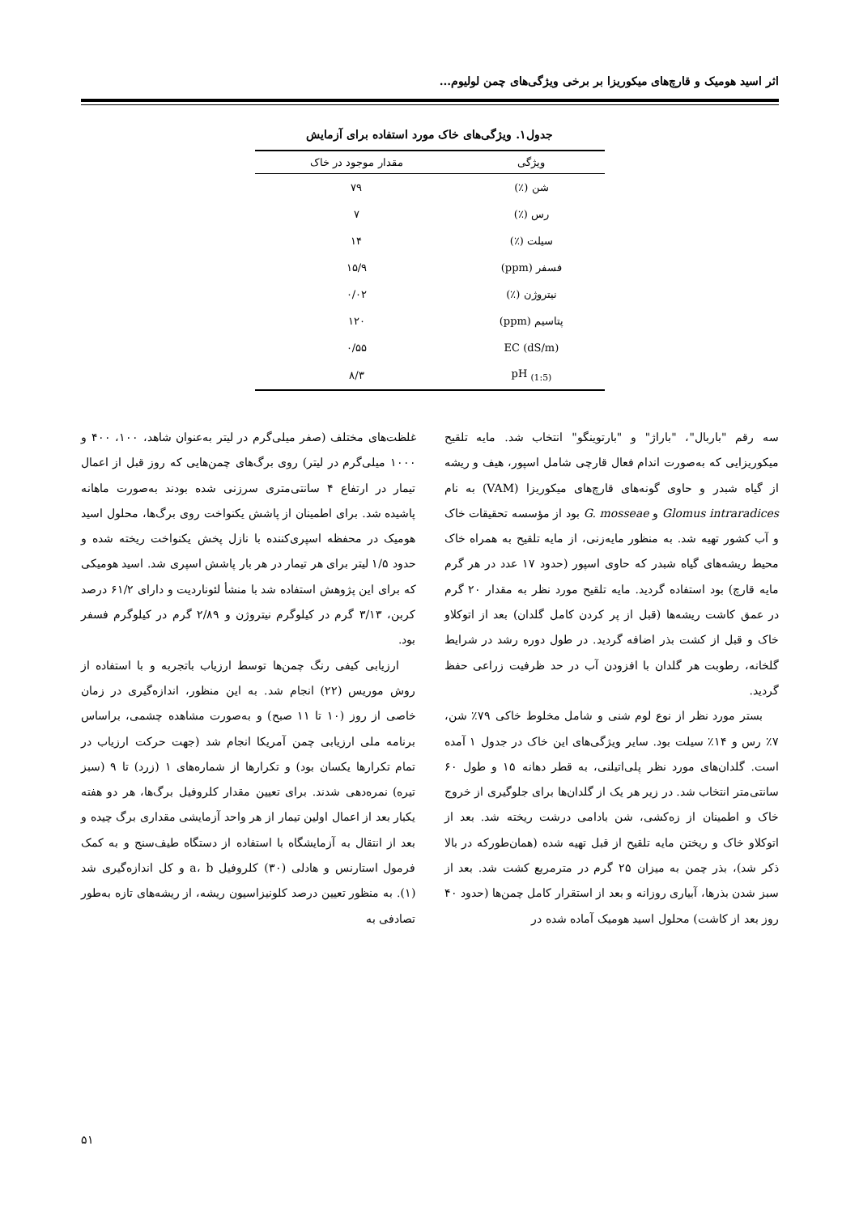اثر اسید هومیک و قارچ‌های میکوریزا بر برخی ویژگی‌های چمن لولیوم...
جدول۱. ویژگی‌های خاک مورد استفاده برای آزمایش
| ویژگی | مقدار موجود در خاک |
| --- | --- |
| شن (٪) | ۷۹ |
| رس (٪) | ۷ |
| سیلت (٪) | ۱۴ |
| فسفر (ppm) | ۱۵/۹ |
| نیتروژن (٪) | ۰/۰۲ |
| پتاسیم (ppm) | ۱۲۰ |
| EC (dS/m) | ۰/۵۵ |
| pH <sub>(1:5)</sub> | ۸/۳ |
سه رقم "باربال"، "باراژ" و "بارتوینگو" انتخاب شد. مایه تلقیح میکوریزایی که به‌صورت اندام فعال قارچی شامل اسپور، هیف و ریشه از گیاه شبدر و حاوی گونه‌های قارچ‌های میکوریزا (VAM) به نام Glomus intraradices و G. mosseae بود از مؤسسه تحقیقات خاک و آب کشور تهیه شد. به منظور مایه‌زنی، از مایه تلقیح به همراه خاک محیط ریشه‌های گیاه شبدر که حاوی اسپور (حدود ۱۷ عدد در هر گرم مایه قارچ) بود استفاده گردید. مایه تلقیح مورد نظر به مقدار ۲۰ گرم در عمق کاشت ریشه‌ها (قبل از پر کردن کامل گلدان) بعد از اتوکلاو خاک و قبل از کشت بذر اضافه گردید. در طول دوره رشد در شرایط گلخانه، رطوبت هر گلدان با افزودن آب در حد ظرفیت زراعی حفظ گردید.
بستر مورد نظر از نوع لوم شنی و شامل مخلوط خاکی ۷۹٪ شن، ۷٪ رس و ۱۴٪ سیلت بود. سایر ویژگی‌های این خاک در جدول ۱ آمده است. گلدان‌های مورد نظر پلی‌اتیلنی، به قطر دهانه ۱۵ و طول ۶۰ سانتی‌متر انتخاب شد. در زیر هر یک از گلدان‌ها برای جلوگیری از خروج خاک و اطمینان از زه‌کشی، شن بادامی درشت ریخته شد. بعد از اتوکلاو خاک و ریختن مایه تلقیح از قبل تهیه شده (همان‌طورکه در بالا ذکر شد)، بذر چمن به میزان ۲۵ گرم در مترمربع کشت شد. بعد از سبز شدن بذرها، آبیاری روزانه و بعد از استقرار کامل چمن‌ها (حدود ۴۰ روز بعد از کاشت) محلول اسید هومیک آماده شده در
غلظت‌های مختلف (صفر میلی‌گرم در لیتر به‌عنوان شاهد، ۱۰۰، ۴۰۰ و ۱۰۰۰ میلی‌گرم در لیتر) روی برگ‌های چمن‌هایی که روز قبل از اعمال تیمار در ارتفاع ۴ سانتی‌متری سرزنی شده بودند به‌صورت ماهانه پاشیده شد. برای اطمینان از پاشش یکنواخت روی برگ‌ها، محلول اسید هومیک در محفظه اسپری‌کننده با نازل پخش یکنواخت ریخته شده و حدود ۱/۵ لیتر برای هر تیمار در هر بار پاشش اسپری شد. اسید هومیکی که برای این پژوهش استفاده شد با منشأ لئوناردیت و دارای ۶۱/۲ درصد کربن، ۳/۱۳ گرم در کیلوگرم نیتروژن و ۲/۸۹ گرم در کیلوگرم فسفر بود.
ارزیابی کیفی رنگ چمن‌ها توسط ارزیاب باتجربه و با استفاده از روش موریس (۲۲) انجام شد. به این منظور، اندازه‌گیری در زمان خاصی از روز (۱۰ تا ۱۱ صبح) و به‌صورت مشاهده چشمی، براساس برنامه ملی ارزیابی چمن آمریکا انجام شد (جهت حرکت ارزیاب در تمام تکرارها یکسان بود) و تکرارها از شماره‌های ۱ (زرد) تا ۹ (سبز تیره) نمره‌دهی شدند. برای تعیین مقدار کلروفیل برگ‌ها، هر دو هفته یکبار بعد از اعمال اولین تیمار از هر واحد آزمایشی مقداری برگ چیده و بعد از انتقال به آزمایشگاه با استفاده از دستگاه طیف‌سنج و به کمک فرمول استارنس و هادلی (۳۰) کلروفیل a، b و کل اندازه‌گیری شد (۱). به منظور تعیین درصد کلونیزاسیون ریشه، از ریشه‌های تازه به‌طور تصادفی به
۵۱